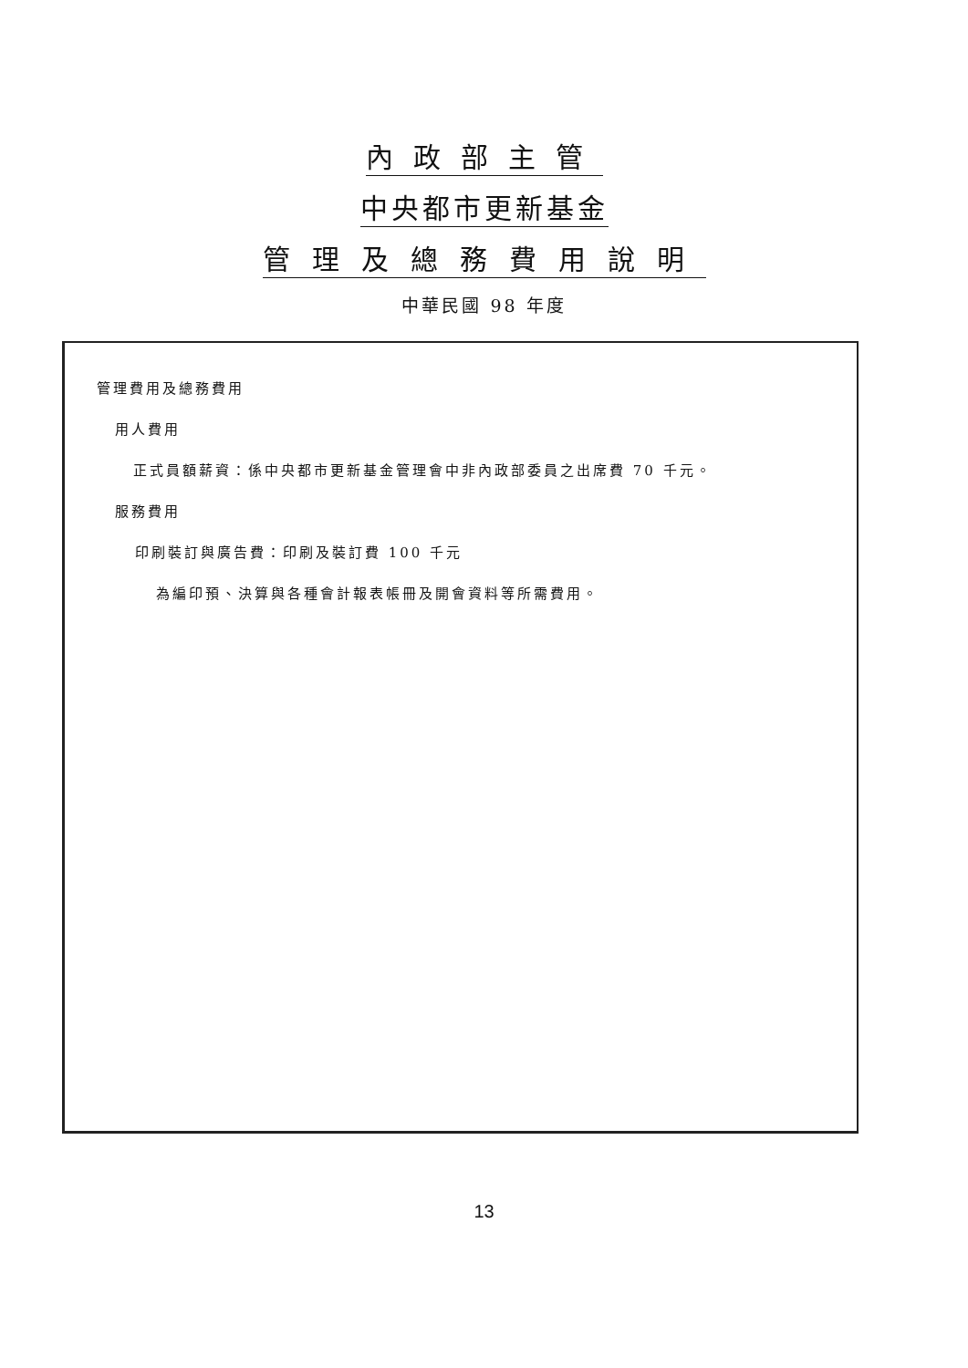內政部主管
中央都市更新基金
管理及總務費用說明
中華民國 98 年度
管理費用及總務費用
用人費用
正式員額薪資：係中央都市更新基金管理會中非內政部委員之出席費 70 千元。
服務費用
印刷裝訂與廣告費：印刷及裝訂費 100 千元
為編印預、決算與各種會計報表帳冊及開會資料等所需費用。
13